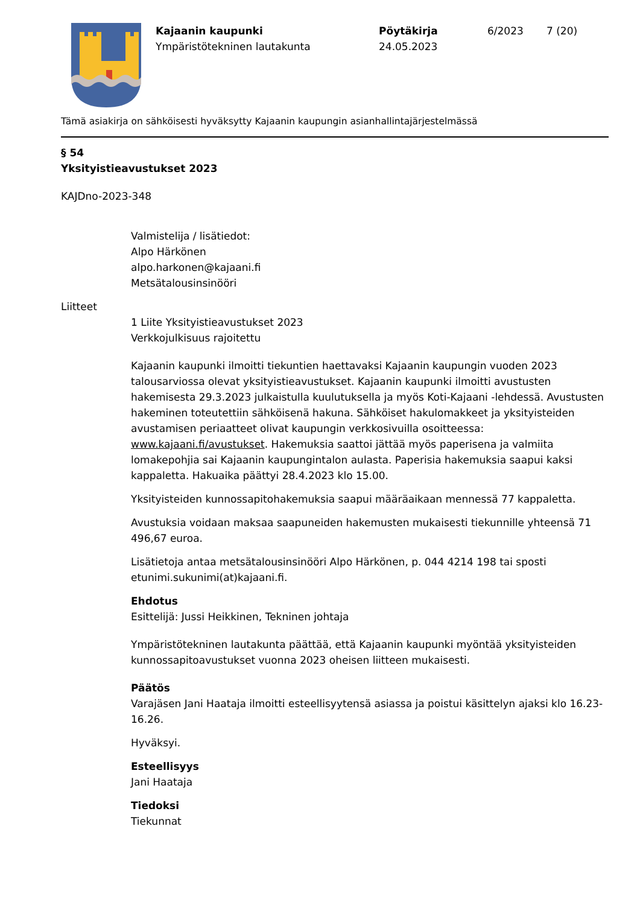Kajaanin kaupunki
Ympäristötekninen lautakunta
Pöytäkirja
24.05.2023
6/2023 7 (20)
Tämä asiakirja on sähköisesti hyväksytty Kajaanin kaupungin asianhallintajärjestelmässä
§ 54
Yksityistieavustukset 2023
KAJDno-2023-348
Valmistelija / lisätiedot:
Alpo Härkönen
alpo.harkonen@kajaani.fi
Metsätalousinsinööri
Liitteet
1 Liite Yksityistieavustukset 2023
Verkkojulkisuus rajoitettu
Kajaanin kaupunki ilmoitti tiekuntien haettavaksi Kajaanin kaupungin vuoden 2023 talousarviossa olevat yksityistieavustukset. Kajaanin kaupunki ilmoitti avustusten hakemisesta 29.3.2023 julkaistulla kuulutuksella ja myös Koti-Kajaani -lehdessä. Avustusten hakeminen toteutettiin sähköisenä hakuna. Sähköiset hakulomakkeet ja yksityisteiden avustamisen periaatteet olivat kaupungin verkkosivuilla osoitteessa: www.kajaani.fi/avustukset. Hakemuksia saattoi jättää myös paperisena ja valmiita lomakepohjia sai Kajaanin kaupungintalon aulasta. Paperisia hakemuksia saapui kaksi kappaletta. Hakuaika päättyi 28.4.2023 klo 15.00.
Yksityisteiden kunnossapitohakemuksia saapui määräaikaan mennessä 77 kappaletta.
Avustuksia voidaan maksaa saapuneiden hakemusten mukaisesti tiekunnille yhteensä 71 496,67 euroa.
Lisätietoja antaa metsätalousinsinööri Alpo Härkönen, p. 044 4214 198 tai sposti etunimi.sukunimi(at)kajaani.fi.
Ehdotus
Esittelijä: Jussi Heikkinen, Tekninen johtaja
Ympäristötekninen lautakunta päättää, että Kajaanin kaupunki myöntää yksityisteiden kunnossapitoavustukset vuonna 2023 oheisen liitteen mukaisesti.
Päätös
Varajäsen Jani Haataja ilmoitti esteellisyytensä asiassa ja poistui käsittelyn ajaksi klo 16.23-16.26.
Hyväksyi.
Esteellisyys
Jani Haataja
Tiedoksi
Tiekunnat